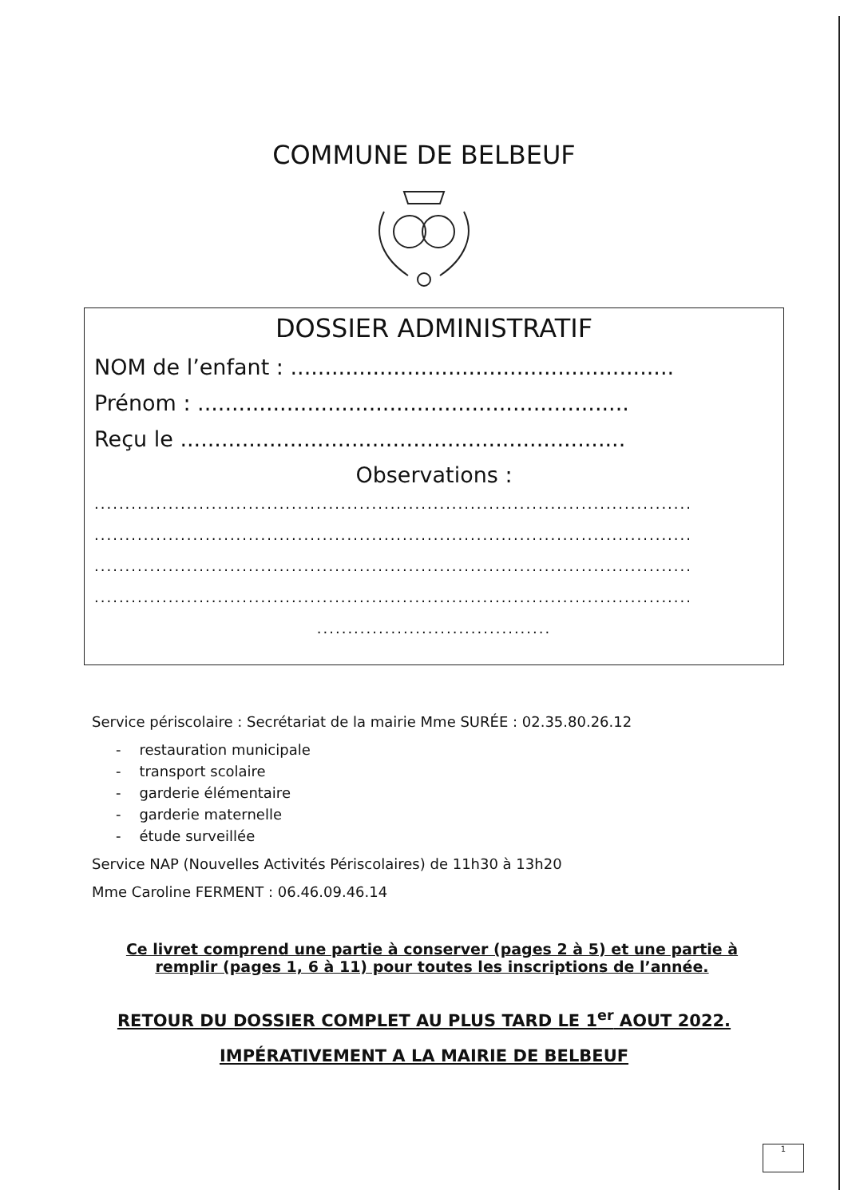COMMUNE DE BELBEUF
DOSSIER ADMINISTRATIF
NOM de l’enfant : ........................................................
Prénom : ...............................................................
Reçu le .................................................................
Observations :
.................................................................................................
.................................................................................................
.................................................................................................
.................................................................................................
......................................
Service périscolaire : Secrétariat de la mairie Mme SURÉE : 02.35.80.26.12
- restauration municipale
- transport scolaire
- garderie élémentaire
- garderie maternelle
- étude surveillée
Service NAP (Nouvelles Activités Périscolaires) de 11h30 à 13h20
Mme Caroline FERMENT : 06.46.09.46.14
Ce livret comprend une partie à conserver (pages 2 à 5) et une partie à remplir (pages 1, 6 à 11) pour toutes les inscriptions de l’année.
RETOUR DU DOSSIER COMPLET AU PLUS TARD LE 1<sup>er</sup> AOUT 2022.
IMPÉRATIVEMENT A LA MAIRIE DE BELBEUF
1